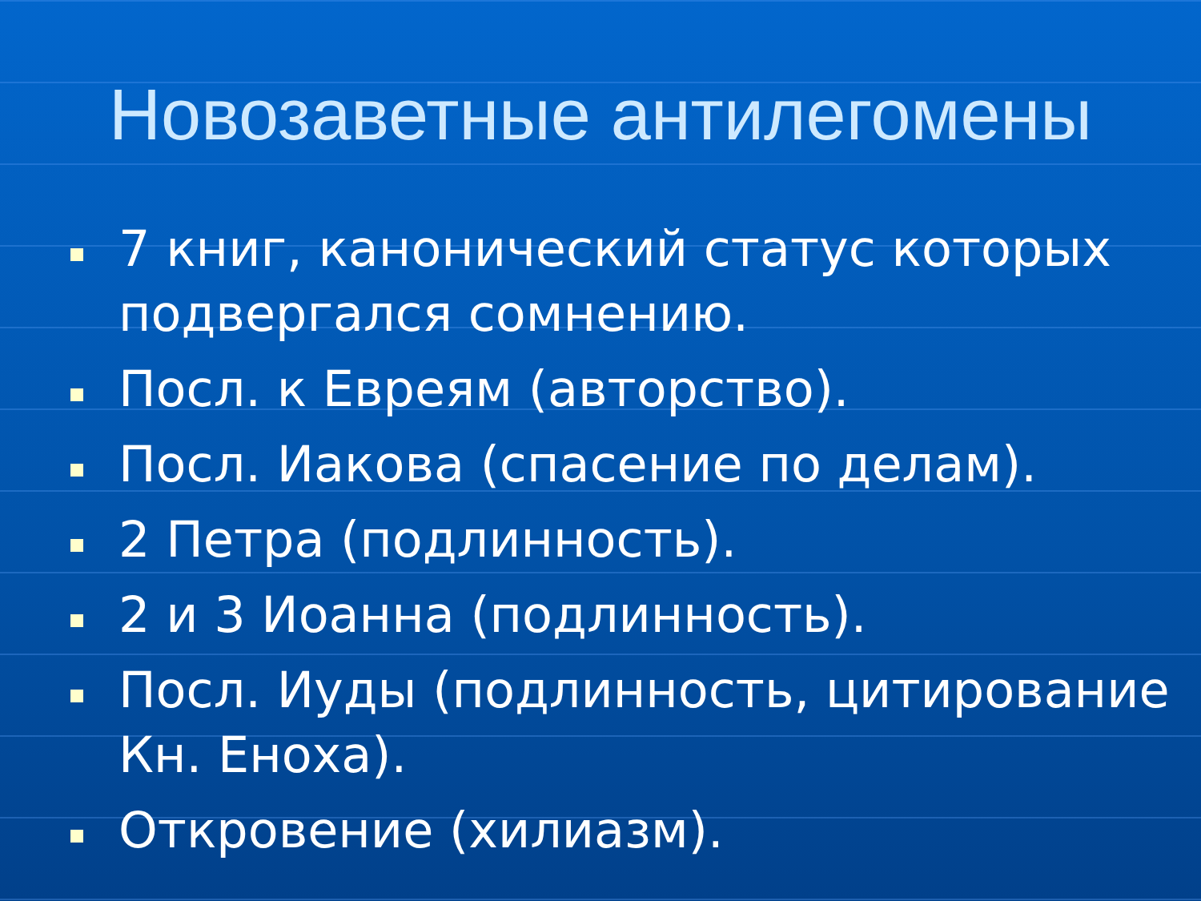Новозаветные антилегомены
7 книг, канонический статус которых подвергался сомнению.
Посл. к Евреям (авторство).
Посл. Иакова (спасение по делам).
2 Петра (подлинность).
2 и 3 Иоанна (подлинность).
Посл. Иуды (подлинность, цитирование Кн. Еноха).
Откровение (хилиазм).